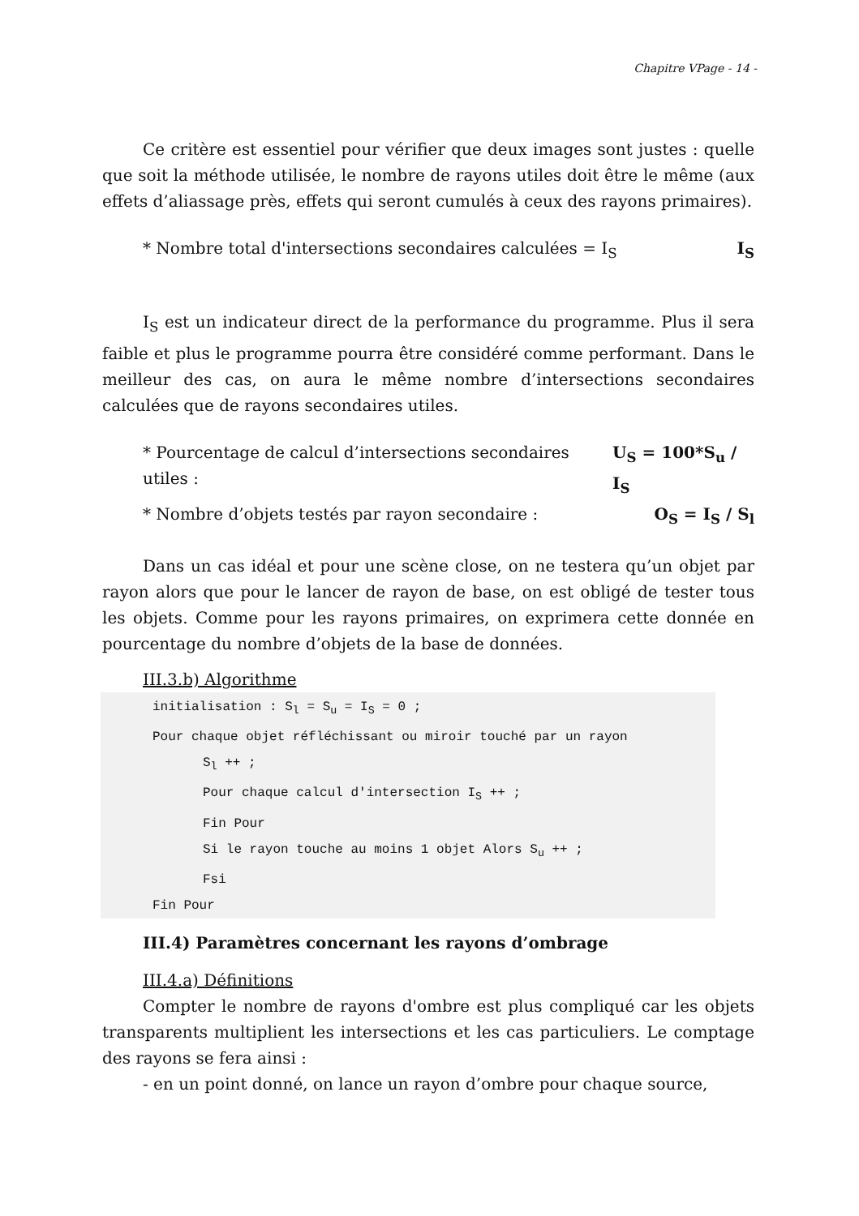Chapitre VPage - 14 -
Ce critère est essentiel pour vérifier que deux images sont justes : quelle que soit la méthode utilisée, le nombre de rayons utiles doit être le même (aux effets d’aliassage près, effets qui seront cumulés à ceux des rayons primaires).
* Nombre total d'intersections secondaires calculées = I<sub>S</sub> I<sub>S</sub>
I<sub>S</sub> est un indicateur direct de la performance du programme. Plus il sera faible et plus le programme pourra être considéré comme performant. Dans le meilleur des cas, on aura le même nombre d’intersections secondaires calculées que de rayons secondaires utiles.
* Pourcentage de calcul d’intersections secondaires utiles : U<sub>S</sub> = 100*S<sub>u</sub> / I<sub>S</sub>
* Nombre d’objets testés par rayon secondaire : O<sub>S</sub> = I<sub>S</sub> / S<sub>l</sub>
Dans un cas idéal et pour une scène close, on ne testera qu’un objet par rayon alors que pour le lancer de rayon de base, on est obligé de tester tous les objets. Comme pour les rayons primaires, on exprimera cette donnée en pourcentage du nombre d’objets de la base de données.
III.3.b) Algorithme
initialisation : S<sub>l</sub> = S<sub>u</sub> = I<sub>S</sub> = 0 ;
Pour chaque objet réfléchissant ou miroir touché par un rayon
S<sub>l</sub> ++ ;
Pour chaque calcul d'intersection I<sub>S</sub> ++ ;
Fin Pour
Si le rayon touche au moins 1 objet Alors S<sub>u</sub> ++ ;
Fsi
Fin Pour
III.4) Paramètres concernant les rayons d’ombrage
III.4.a) Définitions
Compter le nombre de rayons d'ombre est plus compliqué car les objets transparents multiplient les intersections et les cas particuliers. Le comptage des rayons se fera ainsi :
- en un point donné, on lance un rayon d’ombre pour chaque source,